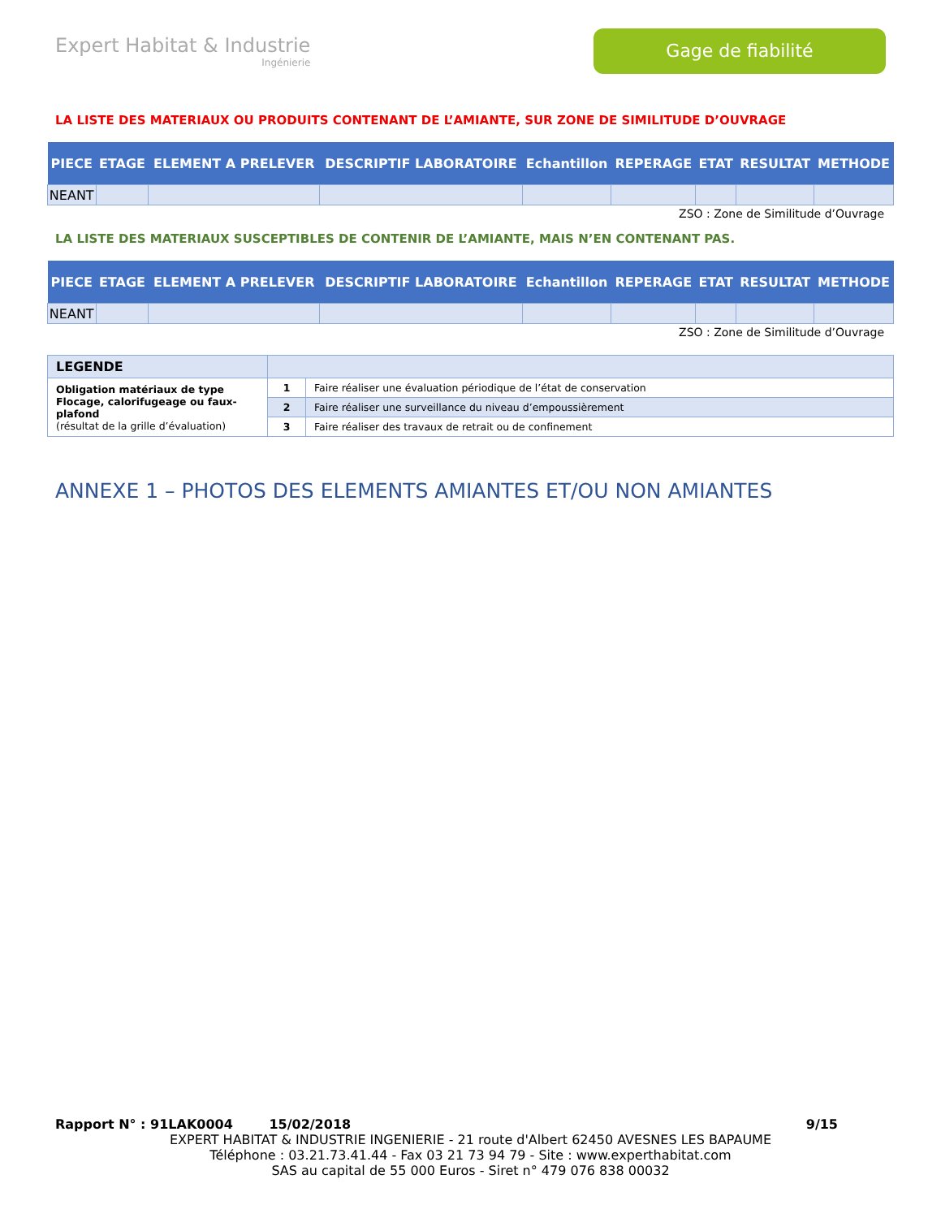Expert Habitat & Industrie
Ingénierie
Gage de fiabilité
LA LISTE DES MATERIAUX OU PRODUITS CONTENANT DE L’AMIANTE, SUR ZONE DE SIMILITUDE D’OUVRAGE
| PIECE | ETAGE | ELEMENT A PRELEVER | DESCRIPTIF LABORATOIRE | Echantillon | REPERAGE | ETAT | RESULTAT | METHODE |
| --- | --- | --- | --- | --- | --- | --- | --- | --- |
| NEANT | | | | | | | | |
ZSO : Zone de Similitude d’Ouvrage
LA LISTE DES MATERIAUX SUSCEPTIBLES DE CONTENIR DE L’AMIANTE, MAIS N’EN CONTENANT PAS.
| PIECE | ETAGE | ELEMENT A PRELEVER | DESCRIPTIF LABORATOIRE | Echantillon | REPERAGE | ETAT | RESULTAT | METHODE |
| --- | --- | --- | --- | --- | --- | --- | --- | --- |
| NEANT | | | | | | | | |
ZSO : Zone de Similitude d’Ouvrage
| LEGENDE | | |
| Obligation matériaux de type Flocage, calorifugeage ou faux-plafond (résultat de la grille d’évaluation) | 1 | Faire réaliser une évaluation périodique de l’état de conservation |
| | 2 | Faire réaliser une surveillance du niveau d’empoussièrement |
| | 3 | Faire réaliser des travaux de retrait ou de confinement |
ANNEXE 1 – PHOTOS DES ELEMENTS AMIANTES ET/OU NON AMIANTES
Rapport N° : 91LAK0004 15/02/2018 9/15
EXPERT HABITAT & INDUSTRIE INGENIERIE - 21 route d'Albert 62450 AVESNES LES BAPAUME
Téléphone : 03.21.73.41.44 - Fax 03 21 73 94 79 - Site : www.experthabitat.com
SAS au capital de 55 000 Euros - Siret n° 479 076 838 00032